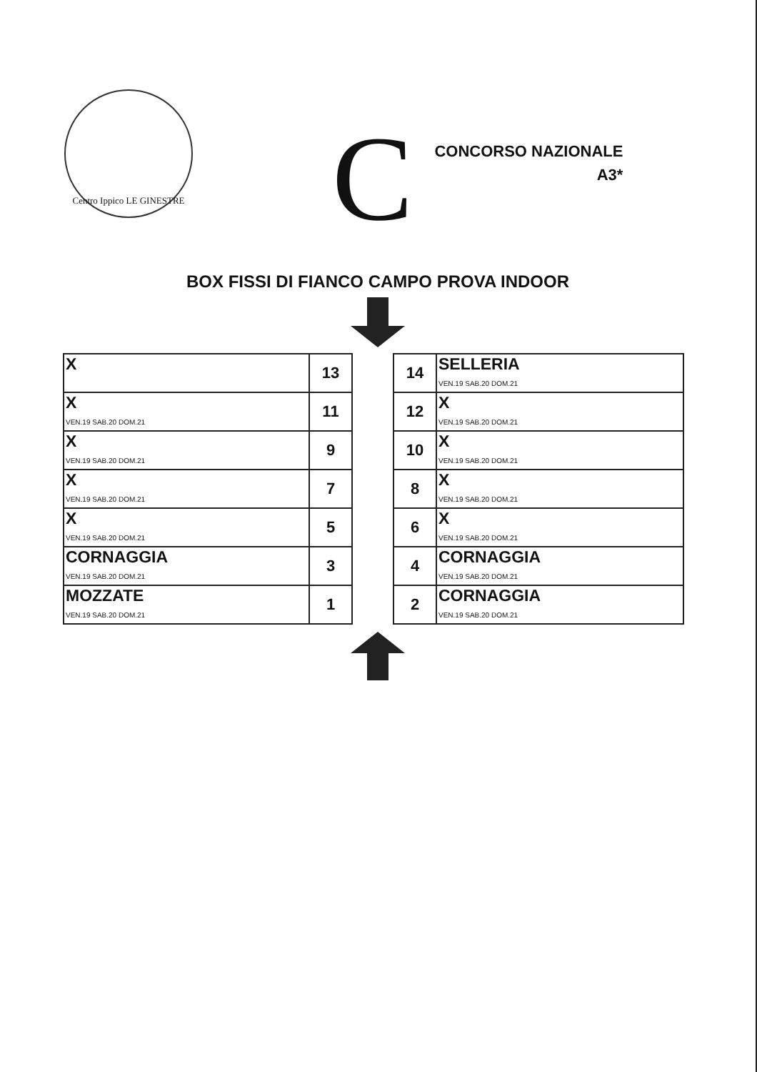Centro Ippico LE GINESTRE
C
CONCORSO NAZIONALE
A3*
BOX FISSI DI FIANCO CAMPO PROVA INDOOR
| X | 13 |
| X VEN.19 SAB.20 DOM.21 | 11 |
| X VEN.19 SAB.20 DOM.21 | 9 |
| X VEN.19 SAB.20 DOM.21 | 7 |
| X VEN.19 SAB.20 DOM.21 | 5 |
| CORNAGGIA VEN.19 SAB.20 DOM.21 | 3 |
| MOZZATE VEN.19 SAB.20 DOM.21 | 1 |
| 14 | SELLERIA VEN.19 SAB.20 DOM.21 |
| 12 | X VEN.19 SAB.20 DOM.21 |
| 10 | X VEN.19 SAB.20 DOM.21 |
| 8 | X VEN.19 SAB.20 DOM.21 |
| 6 | X VEN.19 SAB.20 DOM.21 |
| 4 | CORNAGGIA VEN.19 SAB.20 DOM.21 |
| 2 | CORNAGGIA VEN.19 SAB.20 DOM.21 |